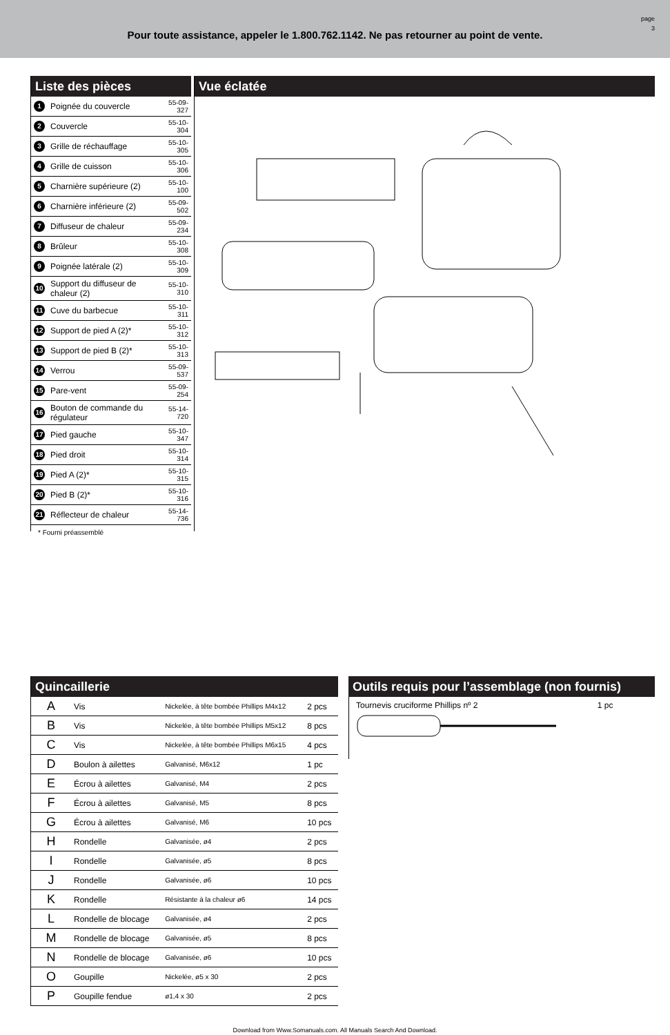page
3
Pour toute assistance, appeler le 1.800.762.1142. Ne pas retourner au point de vente.
Liste des pièces
| 1 | Poignée du couvercle | 55-09-327 |
| 2 | Couvercle | 55-10-304 |
| 3 | Grille de réchauffage | 55-10-305 |
| 4 | Grille de cuisson | 55-10-306 |
| 5 | Charnière supérieure (2) | 55-10-100 |
| 6 | Charnière inférieure (2) | 55-09-502 |
| 7 | Diffuseur de chaleur | 55-09-234 |
| 8 | Brûleur | 55-10-308 |
| 9 | Poignée latérale (2) | 55-10-309 |
| 10 | Support du diffuseur de chaleur (2) | 55-10-310 |
| 11 | Cuve du barbecue | 55-10-311 |
| 12 | Support de pied A (2)* | 55-10-312 |
| 13 | Support de pied B (2)* | 55-10-313 |
| 14 | Verrou | 55-09-537 |
| 15 | Pare-vent | 55-09-254 |
| 16 | Bouton de commande du régulateur | 55-14-720 |
| 17 | Pied gauche | 55-10-347 |
| 18 | Pied droit | 55-10-314 |
| 19 | Pied A (2)* | 55-10-315 |
| 20 | Pied B (2)* | 55-10-316 |
| 21 | Réflecteur de chaleur | 55-14-736 |
* Fourni préassemblé
Vue éclatée
Quincaillerie
| A | Vis | Nickelée, à tête bombée Phillips M4x12 | 2 pcs |
| B | Vis | Nickelée, à tête bombée Phillips M5x12 | 8 pcs |
| C | Vis | Nickelée, à tête bombée Phillips M6x15 | 4 pcs |
| D | Boulon à ailettes | Galvanisé, M6x12 | 1 pc |
| E | Écrou à ailettes | Galvanisé, M4 | 2 pcs |
| F | Écrou à ailettes | Galvanisé, M5 | 8 pcs |
| G | Écrou à ailettes | Galvanisé, M6 | 10 pcs |
| H | Rondelle | Galvanisée, ø4 | 2 pcs |
| I | Rondelle | Galvanisée, ø5 | 8 pcs |
| J | Rondelle | Galvanisée, ø6 | 10 pcs |
| K | Rondelle | Résistante à la chaleur ø6 | 14 pcs |
| L | Rondelle de blocage | Galvanisée, ø4 | 2 pcs |
| M | Rondelle de blocage | Galvanisée, ø5 | 8 pcs |
| N | Rondelle de blocage | Galvanisée, ø6 | 10 pcs |
| O | Goupille | Nickelée, ø5 x 30 | 2 pcs |
| P | Goupille fendue | ø1,4 x 30 | 2 pcs |
Outils requis pour l’assemblage (non fournis)
Tournevis cruciforme Phillips nº 2 1 pc
Download from Www.Somanuals.com. All Manuals Search And Download.